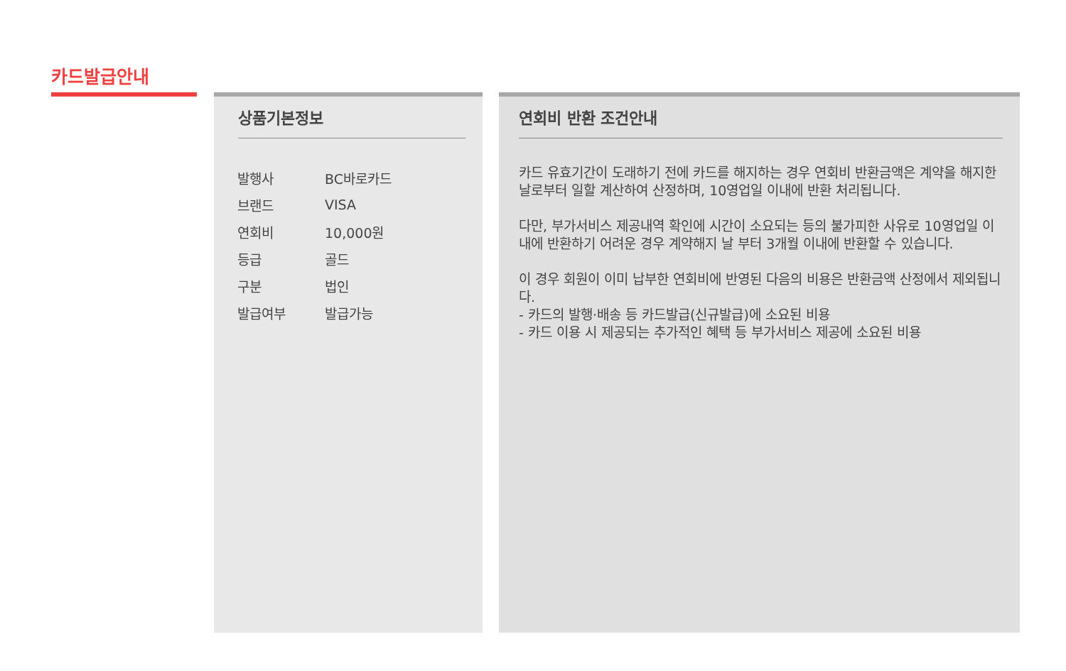카드발급안내
상품기본정보
| 발행사 | BC바로카드 |
| 브랜드 | VISA |
| 연회비 | 10,000원 |
| 등급 | 골드 |
| 구분 | 법인 |
| 발급여부 | 발급가능 |
연회비 반환 조건안내
카드 유효기간이 도래하기 전에 카드를 해지하는 경우 연회비 반환금액은 계약을 해지한 날로부터 일할 계산하여 산정하며, 10영업일 이내에 반환 처리됩니다.
다만, 부가서비스 제공내역 확인에 시간이 소요되는 등의 불가피한 사유로 10영업일 이내에 반환하기 어려운 경우 계약해지 날 부터 3개월 이내에 반환할 수 있습니다.
이 경우 회원이 이미 납부한 연회비에 반영된 다음의 비용은 반환금액 산정에서 제외됩니다.
- 카드의 발행·배송 등 카드발급(신규발급)에 소요된 비용
- 카드 이용 시 제공되는 추가적인 혜택 등 부가서비스 제공에 소요된 비용